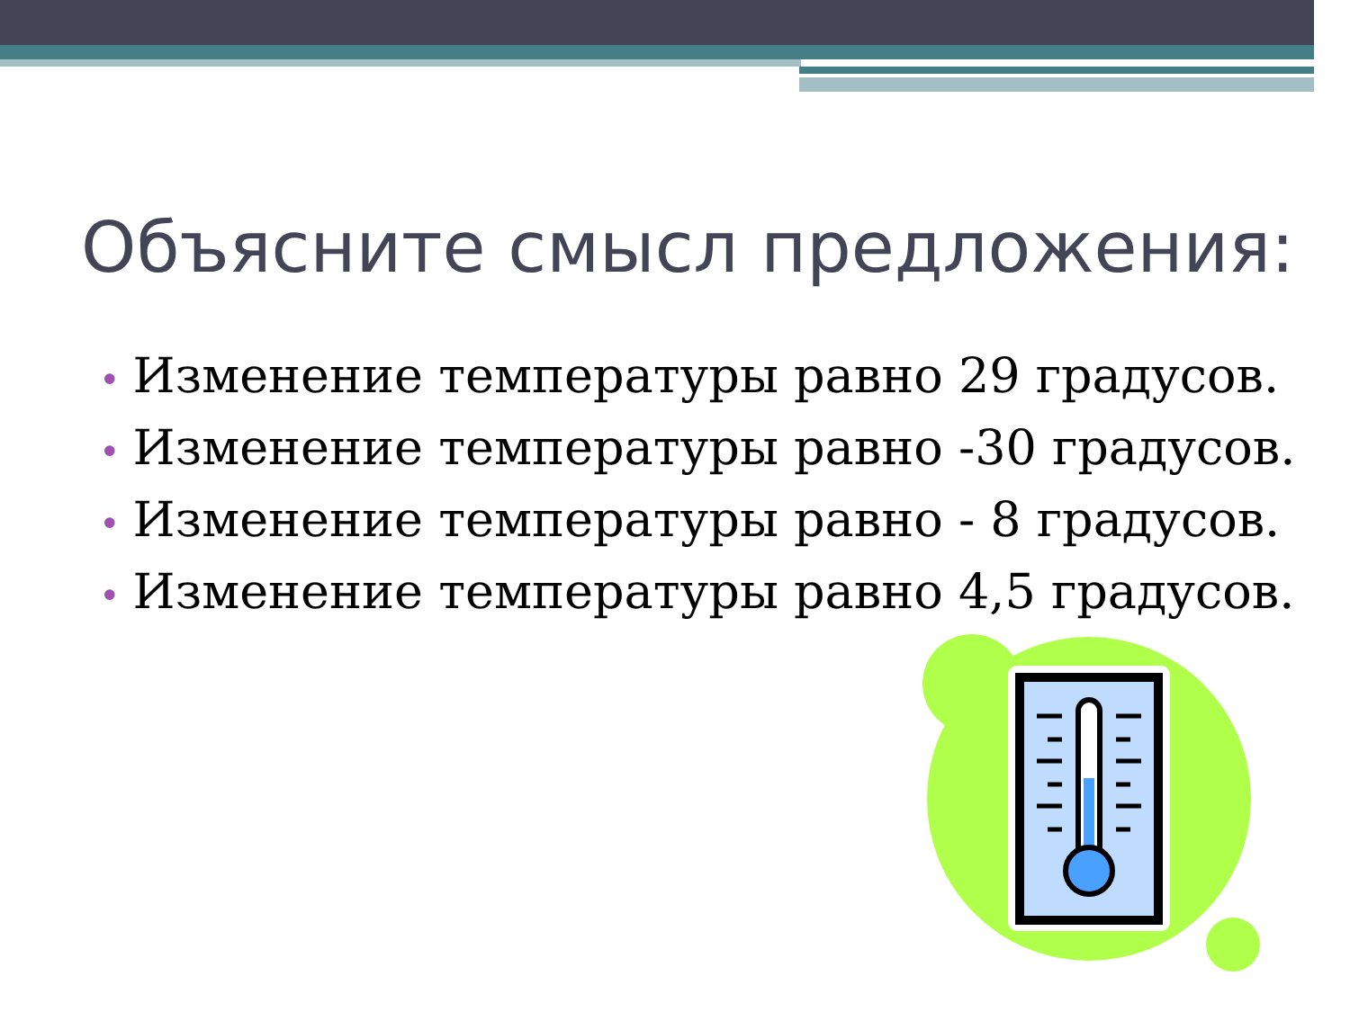Объясните смысл предложения:
• Изменение температуры равно 29 градусов.
• Изменение температуры равно -30 градусов.
• Изменение температуры равно - 8 градусов.
• Изменение температуры равно 4,5 градусов.